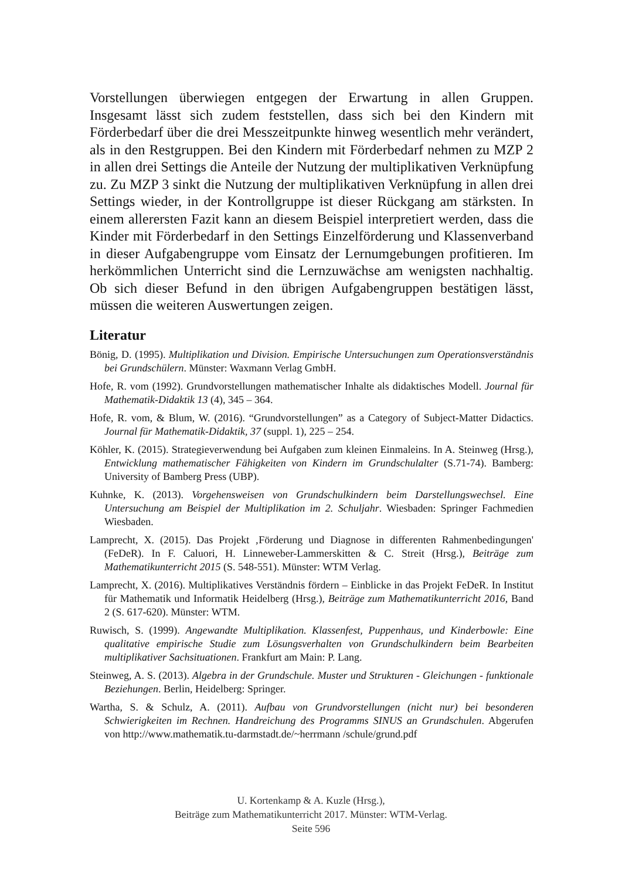Vorstellungen überwiegen entgegen der Erwartung in allen Gruppen. Insgesamt lässt sich zudem feststellen, dass sich bei den Kindern mit Förderbedarf über die drei Messzeitpunkte hinweg wesentlich mehr verändert, als in den Restgruppen. Bei den Kindern mit Förderbedarf nehmen zu MZP 2 in allen drei Settings die Anteile der Nutzung der multiplikativen Verknüpfung zu. Zu MZP 3 sinkt die Nutzung der multiplikativen Verknüpfung in allen drei Settings wieder, in der Kontrollgruppe ist dieser Rückgang am stärksten. In einem allerersten Fazit kann an diesem Beispiel interpretiert werden, dass die Kinder mit Förderbedarf in den Settings Einzelförderung und Klassenverband in dieser Aufgabengruppe vom Einsatz der Lernumgebungen profitieren. Im herkömmlichen Unterricht sind die Lernzuwächse am wenigsten nachhaltig. Ob sich dieser Befund in den übrigen Aufgabengruppen bestätigen lässt, müssen die weiteren Auswertungen zeigen.
Literatur
Bönig, D. (1995). Multiplikation und Division. Empirische Untersuchungen zum Operationsverständnis bei Grundschülern. Münster: Waxmann Verlag GmbH.
Hofe, R. vom (1992). Grundvorstellungen mathematischer Inhalte als didaktisches Modell. Journal für Mathematik-Didaktik 13 (4), 345 – 364.
Hofe, R. vom, & Blum, W. (2016). “Grundvorstellungen” as a Category of Subject-Matter Didactics. Journal für Mathematik-Didaktik, 37 (suppl. 1), 225 – 254.
Köhler, K. (2015). Strategieverwendung bei Aufgaben zum kleinen Einmaleins. In A. Steinweg (Hrsg.), Entwicklung mathematischer Fähigkeiten von Kindern im Grundschulalter (S.71-74). Bamberg: University of Bamberg Press (UBP).
Kuhnke, K. (2013). Vorgehensweisen von Grundschulkindern beim Darstellungswechsel. Eine Untersuchung am Beispiel der Multiplikation im 2. Schuljahr. Wiesbaden: Springer Fachmedien Wiesbaden.
Lamprecht, X. (2015). Das Projekt ‚Förderung und Diagnose in differenten Rahmenbedingungen' (FeDeR). In F. Caluori, H. Linneweber-Lammerskitten & C. Streit (Hrsg.), Beiträge zum Mathematikunterricht 2015 (S. 548-551). Münster: WTM Verlag.
Lamprecht, X. (2016). Multiplikatives Verständnis fördern – Einblicke in das Projekt FeDeR. In Institut für Mathematik und Informatik Heidelberg (Hrsg.), Beiträge zum Mathematikunterricht 2016, Band 2 (S. 617-620). Münster: WTM.
Ruwisch, S. (1999). Angewandte Multiplikation. Klassenfest, Puppenhaus, und Kinderbowle: Eine qualitative empirische Studie zum Lösungsverhalten von Grundschulkindern beim Bearbeiten multiplikativer Sachsituationen. Frankfurt am Main: P. Lang.
Steinweg, A. S. (2013). Algebra in der Grundschule. Muster und Strukturen - Gleichungen - funktionale Beziehungen. Berlin, Heidelberg: Springer.
Wartha, S. & Schulz, A. (2011). Aufbau von Grundvorstellungen (nicht nur) bei besonderen Schwierigkeiten im Rechnen. Handreichung des Programms SINUS an Grundschulen. Abgerufen von http://www.mathematik.tu-darmstadt.de/~herrmann /schule/grund.pdf
U. Kortenkamp & A. Kuzle (Hrsg.),
Beiträge zum Mathematikunterricht 2017. Münster: WTM-Verlag.
Seite 596